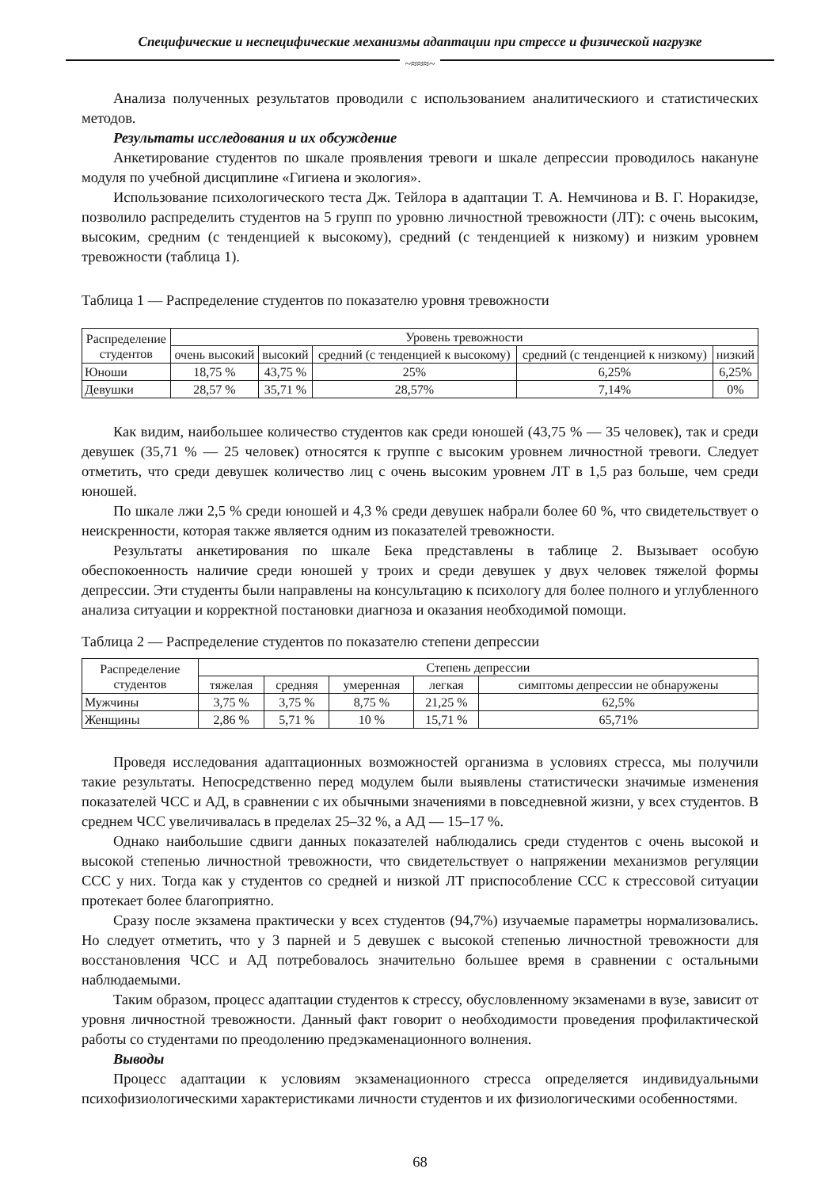Специфические и неспецифические механизмы адаптации при стрессе и физической нагрузке
~≈≈≈~
Анализа полученных результатов проводили с использованием аналитическиого и статистических методов.
Результаты исследования и их обсуждение
Анкетирование студентов по шкале проявления тревоги и шкале депрессии проводилось накануне модуля по учебной дисциплине «Гигиена и экология».
Использование психологического теста Дж. Тейлора в адаптации Т. А. Немчинова и В. Г. Норакидзе, позволило распределить студентов на 5 групп по уровню личностной тревожности (ЛТ): с очень высоким, высоким, средним (с тенденцией к высокому), средний (с тенденцией к низкому) и низким уровнем тревожности (таблица 1).
Таблица 1 — Распределение студентов по показателю уровня тревожности
| Распределение студентов | Уровень тревожности | | | | |
| --- | --- | --- | --- | --- | --- |
| | очень высокий | высокий | средний (с тенденцией к высокому) | средний (с тенденцией к низкому) | низкий |
| Юноши | 18,75 % | 43,75 % | 25% | 6,25% | 6,25% |
| Девушки | 28,57 % | 35,71 % | 28,57% | 7,14% | 0% |
Как видим, наибольшее количество студентов как среди юношей (43,75 % — 35 человек), так и среди девушек (35,71 % — 25 человек) относятся к группе с высоким уровнем личностной тревоги. Следует отметить, что среди девушек количество лиц с очень высоким уровнем ЛТ в 1,5 раз больше, чем среди юношей.
По шкале лжи 2,5 % среди юношей и 4,3 % среди девушек набрали более 60 %, что свидетельствует о неискренности, которая также является одним из показателей тревожности.
Результаты анкетирования по шкале Бека представлены в таблице 2. Вызывает особую обеспокоенность наличие среди юношей у троих и среди девушек у двух человек тяжелой формы депрессии. Эти студенты были направлены на консультацию к психологу для более полного и углубленного анализа ситуации и корректной постановки диагноза и оказания необходимой помощи.
Таблица 2 — Распределение студентов по показателю степени депрессии
| Распределение студентов | Степень депрессии | | | | |
| --- | --- | --- | --- | --- | --- |
| | тяжелая | средняя | умеренная | легкая | симптомы депрессии не обнаружены |
| Мужчины | 3,75 % | 3,75 % | 8,75 % | 21,25 % | 62,5% |
| Женщины | 2,86 % | 5,71 % | 10 % | 15,71 % | 65,71% |
Проведя исследования адаптационных возможностей организма в условиях стресса, мы получили такие результаты. Непосредственно перед модулем были выявлены статистически значимые изменения показателей ЧСС и АД, в сравнении с их обычными значениями в повседневной жизни, у всех студентов. В среднем ЧСС увеличивалась в пределах 25–32 %, а АД — 15–17 %.
Однако наибольшие сдвиги данных показателей наблюдались среди студентов с очень высокой и высокой степенью личностной тревожности, что свидетельствует о напряжении механизмов регуляции ССС у них. Тогда как у студентов со средней и низкой ЛТ приспособление ССС к стрессовой ситуации протекает более благоприятно.
Сразу после экзамена практически у всех студентов (94,7%) изучаемые параметры нормализовались. Но следует отметить, что у 3 парней и 5 девушек с высокой степенью личностной тревожности для восстановления ЧСС и АД потребовалось значительно большее время в сравнении с остальными наблюдаемыми.
Таким образом, процесс адаптации студентов к стрессу, обусловленному экзаменами в вузе, зависит от уровня личностной тревожности. Данный факт говорит о необходимости проведения профилактической работы со студентами по преодолению предэкаменационного волнения.
Выводы
Процесс адаптации к условиям экзаменационного стресса определяется индивидуальными психофизиологическими характеристиками личности студентов и их физиологическими особенностями.
68